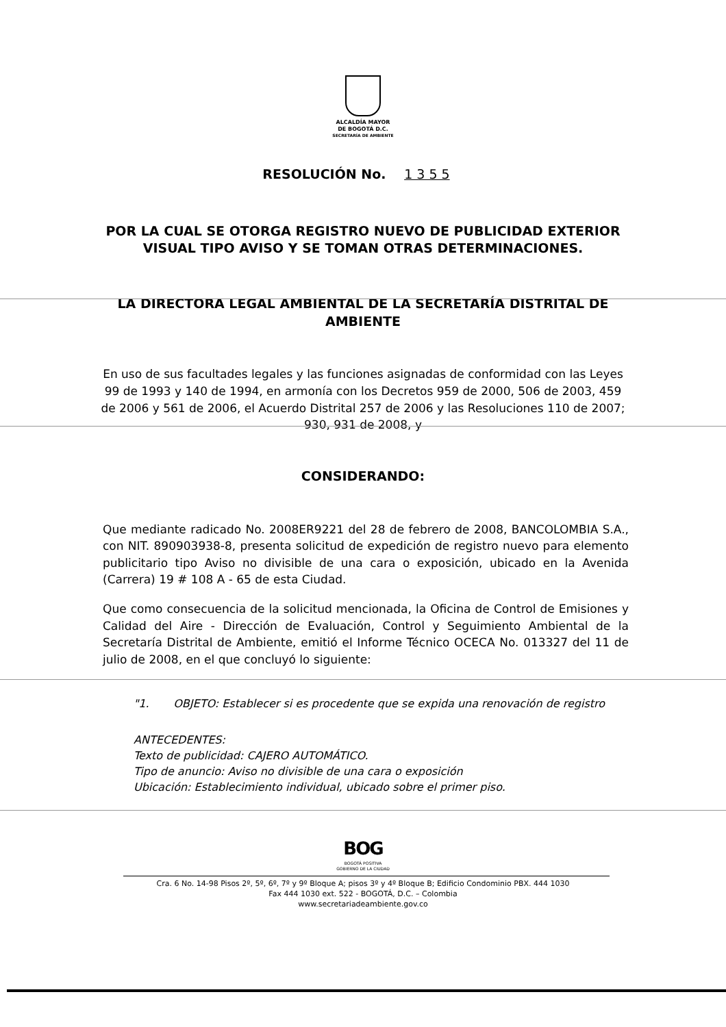ALCALDÍA MAYOR
DE BOGOTÁ D.C.
SECRETARÍA DE AMBIENTE
RESOLUCIÓN No. 1 3 5 5
POR LA CUAL SE OTORGA REGISTRO NUEVO DE PUBLICIDAD EXTERIOR VISUAL TIPO AVISO Y SE TOMAN OTRAS DETERMINACIONES.
LA DIRECTORA LEGAL AMBIENTAL DE LA SECRETARÍA DISTRITAL DE AMBIENTE
En uso de sus facultades legales y las funciones asignadas de conformidad con las Leyes 99 de 1993 y 140 de 1994, en armonía con los Decretos 959 de 2000, 506 de 2003, 459 de 2006 y 561 de 2006, el Acuerdo Distrital 257 de 2006 y las Resoluciones 110 de 2007; 930, 931 de 2008, y
CONSIDERANDO:
Que mediante radicado No. 2008ER9221 del 28 de febrero de 2008, BANCOLOMBIA S.A., con NIT. 890903938-8, presenta solicitud de expedición de registro nuevo para elemento publicitario tipo Aviso no divisible de una cara o exposición, ubicado en la Avenida (Carrera) 19 # 108 A - 65 de esta Ciudad.
Que como consecuencia de la solicitud mencionada, la Oficina de Control de Emisiones y Calidad del Aire - Dirección de Evaluación, Control y Seguimiento Ambiental de la Secretaría Distrital de Ambiente, emitió el Informe Técnico OCECA No. 013327 del 11 de julio de 2008, en el que concluyó lo siguiente:
"1. OBJETO: Establecer si es procedente que se expida una renovación de registro
ANTECEDENTES:
Texto de publicidad: CAJERO AUTOMÁTICO.
Tipo de anuncio: Aviso no divisible de una cara o exposición
Ubicación: Establecimiento individual, ubicado sobre el primer piso.
BOG
BOGOTÁ POSITIVA
GOBIERNO DE LA CIUDAD
Cra. 6 No. 14-98 Pisos 2º, 5º, 6º, 7º y 9º Bloque A; pisos 3º y 4º Bloque B; Edificio Condominio PBX. 444 1030
Fax 444 1030 ext. 522 - BOGOTÁ, D.C. – Colombia
www.secretariadeambiente.gov.co